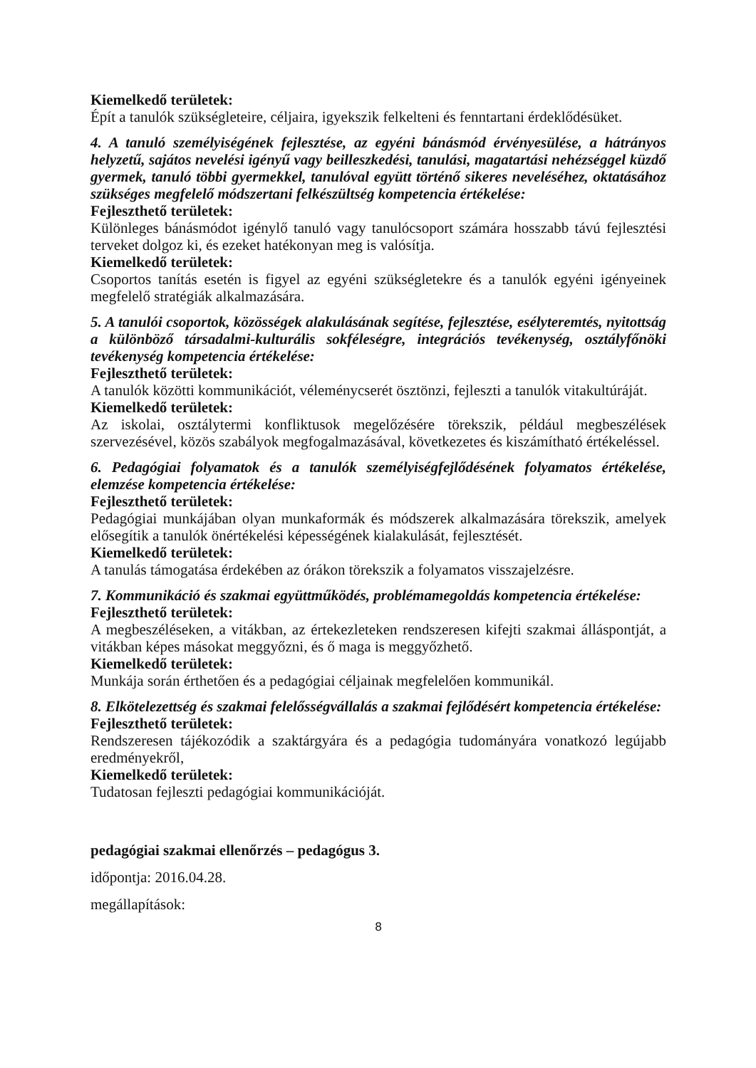Kiemelkedő területek:
Épít a tanulók szükségleteire, céljaira, igyekszik felkelteni és fenntartani érdeklődésüket.
4. A tanuló személyiségének fejlesztése, az egyéni bánásmód érvényesülése, a hátrányos helyzetű, sajátos nevelési igényű vagy beilleszkedési, tanulási, magatartási nehézséggel küzdő gyermek, tanuló többi gyermekkel, tanulóval együtt történő sikeres neveléséhez, oktatásához szükséges megfelelő módszertani felkészültség kompetencia értékelése:
Fejleszthető területek:
Különleges bánásmódot igénylő tanuló vagy tanulócsoport számára hosszabb távú fejlesztési terveket dolgoz ki, és ezeket hatékonyan meg is valósítja.
Kiemelkedő területek:
Csoportos tanítás esetén is figyel az egyéni szükségletekre és a tanulók egyéni igényeinek megfelelő stratégiák alkalmazására.
5. A tanulói csoportok, közösségek alakulásának segítése, fejlesztése, esélyteremtés, nyitottság a különböző társadalmi-kulturális sokféleségre, integrációs tevékenység, osztályfőnöki tevékenység kompetencia értékelése:
Fejleszthető területek:
A tanulók közötti kommunikációt, véleménycserét ösztönzi, fejleszti a tanulók vitakultúráját.
Kiemelkedő területek:
Az iskolai, osztálytermi konfliktusok megelőzésére törekszik, például megbeszélések szervezésével, közös szabályok megfogalmazásával, következetes és kiszámítható értékeléssel.
6. Pedagógiai folyamatok és a tanulók személyiségfejlődésének folyamatos értékelése, elemzése kompetencia értékelése:
Fejleszthető területek:
Pedagógiai munkájában olyan munkaformák és módszerek alkalmazására törekszik, amelyek elősegítik a tanulók önértékelési képességének kialakulását, fejlesztését.
Kiemelkedő területek:
A tanulás támogatása érdekében az órákon törekszik a folyamatos visszajelzésre.
7. Kommunikáció és szakmai együttműködés, problémamegoldás kompetencia értékelése:
Fejleszthető területek:
A megbeszéléseken, a vitákban, az értekezleteken rendszeresen kifejti szakmai álláspontját, a vitákban képes másokat meggyőzni, és ő maga is meggyőzhető.
Kiemelkedő területek:
Munkája során érthetően és a pedagógiai céljainak megfelelően kommunikál.
8. Elkötelezettség és szakmai felelősségvállalás a szakmai fejlődésért kompetencia értékelése:
Fejleszthető területek:
Rendszeresen tájékozódik a szaktárgyára és a pedagógia tudományára vonatkozó legújabb eredményekről,
Kiemelkedő területek:
Tudatosan fejleszti pedagógiai kommunikációját.
pedagógiai szakmai ellenőrzés – pedagógus 3.
időpontja: 2016.04.28.
megállapítások:
8